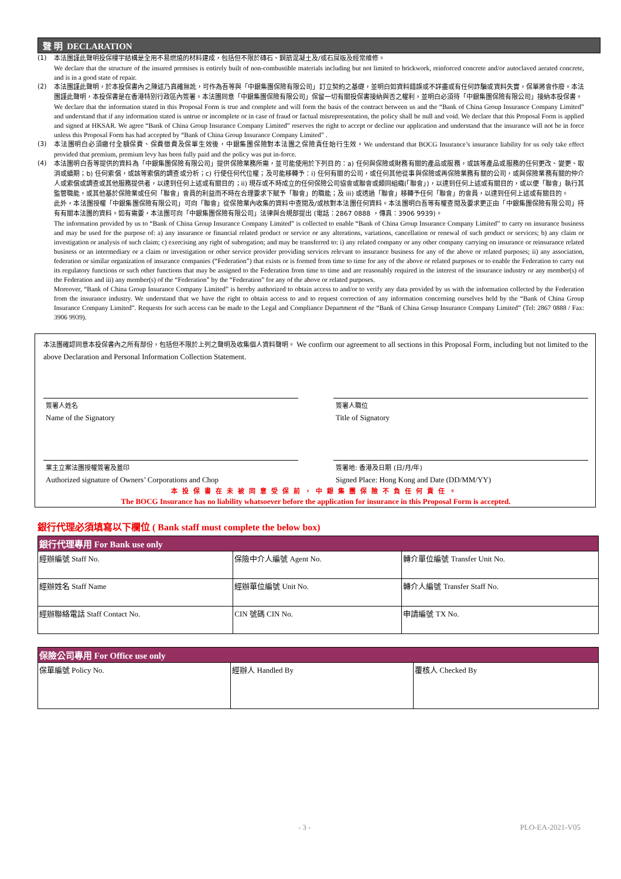聲 明 DECLARATION
(1) 本法團謹此聲明投保樓宇結構是全用不易燃燒的材料建成，包括但不限於磚石、鋼筋混凝土及/或石屎版及經常維修。
We declare that the structure of the insured premises is entirely built of non-combustible materials including but not limited to brickwork, reinforced concrete and/or autoclaved aerated concrete, and is in a good state of repair.
(2) 本法團謹此聲明，於本投保書內之陳述乃真確無訛，可作為吾等與「中銀集團保險有限公司」訂立契約之基礎，並明白如資料錯誤或不詳盡或有任何詐騙或資料失實，保單將會作廢。本法團謹此聲明，本投保書是在香港特別行政區內簽署。本法團同意「中銀集團保險有限公司」保留一切有關投保書接納與否之權利，並明白必須待「中銀集團保險有限公司」接納本投保書。
We declare that the information stated in this Proposal Form is true and complete and will form the basis of the contract between us and the “Bank of China Group Insurance Company Limited” and understand that if any information stated is untrue or incomplete or in case of fraud or factual misrepresentation, the policy shall be null and void. We declare that this Proposal Form is applied and signed at HKSAR. We agree “Bank of China Group Insurance Company Limited” reserves the right to accept or decline our application and understand that the insurance will not be in force unless this Proposal Form has had accepted by “Bank of China Group Insurance Company Limited” .
(3) 本法團明白必須繳付全額保費、保費徵費及保單生效後，中銀集團保險對本法團之保險責任始行生效。We understand that BOCG Insurance’s insurance liability for us only take effect provided that premium, premium levy has been fully paid and the policy was put in-force.
(4) 本法團明白吾等提供的資料為「中銀集團保險有限公司」提供保險業務所需，並可能使用於下列目的：a) 任何與保險或財務有關的產品或服務，或該等產品或服務的任何更改、變更、取消或續期；b) 任何索償，或該等索償的調查或分析；c) 行使任何代位權；及可能移轉予：i) 任何有關的公司，或任何其他從事與保險或再保險業務有關的公司，或與保險業務有關的仲介人或索償或調查或其他服務提供者，以達到任何上述或有關目的；ii) 現存或不時成立的任何保險公司協會或聯會或類同組織(「聯會」)，以達到任何上述或有關目的，或以便「聯會」執行其監管職能，或其他基於保險業或任何「聯會」會員的利益而不時在合理要求下賦予「聯會」的職能；及 iii) 或透過「聯會」移轉予任何「聯會」的會員，以達到任何上述或有關目的。
此外，本法團授權「中銀集團保險有限公司」可向「聯會」從保險業內收集的資料中查閱及/或核對本法團任何資料。本法團明白吾等有權查閱及要求更正由「中銀集團保險有限公司」持有有關本法團的資料。如有需要，本法團可向「中銀集團保險有限公司」法律與合規部提出 (電話：2867 0888 ，傳真：3906 9939)。
The information provided by us to “Bank of China Group Insurance Company Limited” is collected to enable “Bank of China Group Insurance Company Limited” to carry on insurance business and may be used for the purpose of: a) any insurance or financial related product or service or any alterations, variations, cancellation or renewal of such product or services; b) any claim or investigation or analysis of such claim; c) exercising any right of subrogation; and may be transferred to: i) any related company or any other company carrying on insurance or reinsurance related business or an intermediary or a claim or investigation or other service provider providing services relevant to insurance business for any of the above or related purposes; ii) any association, federation or similar organization of insurance companies (“Federation”) that exists or is formed from time to time for any of the above or related purposes or to enable the Federation to carry out its regulatory functions or such other functions that may be assigned to the Federation from time to time and are reasonably required in the interest of the insurance industry or any member(s) of the Federation and iii) any member(s) of the “Federation” by the “Federation” for any of the above or related purposes.
Moreover, “Bank of China Group Insurance Company Limited” is hereby authorized to obtain access to and/or to verify any data provided by us with the information collected by the Federation from the insurance industry. We understand that we have the right to obtain access to and to request correction of any information concerning ourselves held by the “Bank of China Group Insurance Company Limited”. Requests for such access can be made to the Legal and Compliance Department of the “Bank of China Group Insurance Company Limited” (Tel: 2867 0888 / Fax: 3906 9939).
本法團確認同意本投保書內之所有部份，包括但不限於上列之聲明及收集個人資料聲明。 We confirm our agreement to all sections in this Proposal Form, including but not limited to the above Declaration and Personal Information Collection Statement.
簽署人姓名
Name of the Signatory
簽署人職位
Title of Signatory
業主立案法團授權簽署及蓋印
Authorized signature of Owners’ Corporations and Chop
簽署地: 香港及日期 (日/月/年)
Signed Place: Hong Kong and Date (DD/MM/YY)
本投保書在未被同意受保前，中銀集團保險不負任何責任。
The BOCG Insurance has no liability whatsoever before the application for insurance in this Proposal Form is accepted.
銀行代理必須填寫以下欄位 ( Bank staff must complete the below box)
| 銀行代理專用 For Bank use only | | |
| --- | --- | --- |
| 經辦編號 Staff No. | 保險中介人編號 Agent No. | 轉介單位編號 Transfer Unit No. |
| 經辦姓名 Staff Name | 經辦單位編號 Unit No. | 轉介人編號 Transfer Staff No. |
| 經辦聯絡電話 Staff Contact No. | CIN 號碼 CIN No. | 申請編號 TX No. |
| 保險公司專用 For Office use only | | |
| --- | --- | --- |
| 保單編號 Policy No. | 經辦人 Handled By | 覆核人 Checked By |
- 3 - PLO-EA-2021-V05